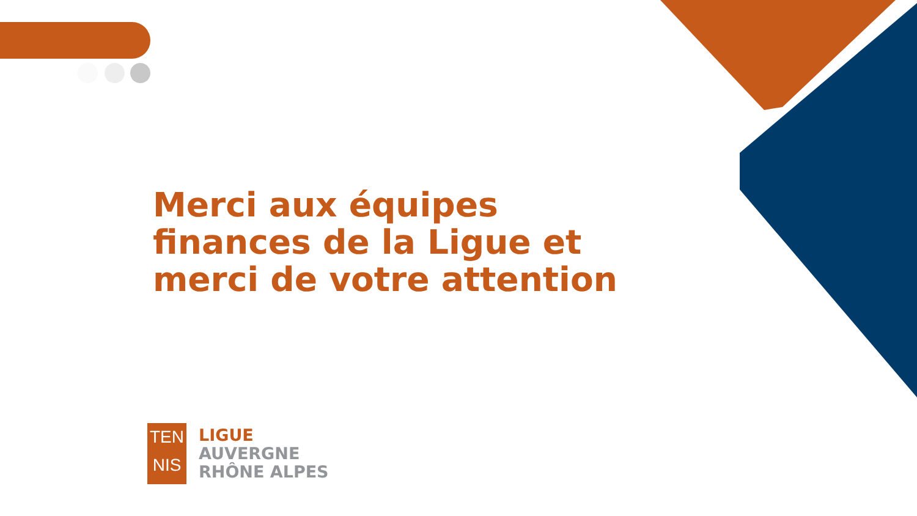Merci aux équipes
finances de la Ligue et
merci de votre attention
TEN
NIS
LIGUE
AUVERGNE
RHÔNE ALPES